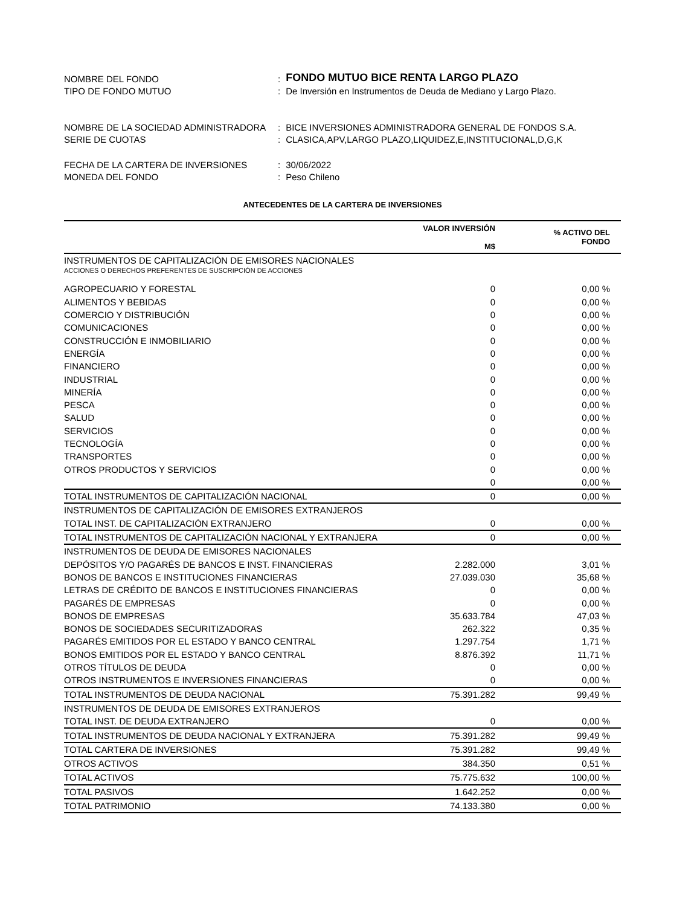| NOMBRE DEL FONDO | : | FONDO MUTUO BICE RENTA LARGO PLAZO |
| TIPO DE FONDO MUTUO | : | De Inversión en Instrumentos de Deuda de Mediano y Largo Plazo. |
| NOMBRE DE LA SOCIEDAD ADMINISTRADORA | : | BICE INVERSIONES ADMINISTRADORA GENERAL DE FONDOS S.A. |
| SERIE DE CUOTAS | : | CLASICA,APV,LARGO PLAZO,LIQUIDEZ,E,INSTITUCIONAL,D,G,K |
| FECHA DE LA CARTERA DE INVERSIONES | : | 30/06/2022 |
| MONEDA DEL FONDO | : | Peso Chileno |
ANTECEDENTES DE LA CARTERA DE INVERSIONES
| | VALOR INVERSIÓN M$ | % ACTIVO DEL FONDO |
| --- | --- | --- |
| INSTRUMENTOS DE CAPITALIZACIÓN DE EMISORES NACIONALES | | |
| ACCIONES O DERECHOS PREFERENTES DE SUSCRIPCIÓN DE ACCIONES | | |
| AGROPECUARIO Y FORESTAL | 0 | 0,00 % |
| ALIMENTOS Y BEBIDAS | 0 | 0,00 % |
| COMERCIO Y DISTRIBUCIÓN | 0 | 0,00 % |
| COMUNICACIONES | 0 | 0,00 % |
| CONSTRUCCIÓN E INMOBILIARIO | 0 | 0,00 % |
| ENERGÍA | 0 | 0,00 % |
| FINANCIERO | 0 | 0,00 % |
| INDUSTRIAL | 0 | 0,00 % |
| MINERÍA | 0 | 0,00 % |
| PESCA | 0 | 0,00 % |
| SALUD | 0 | 0,00 % |
| SERVICIOS | 0 | 0,00 % |
| TECNOLOGÍA | 0 | 0,00 % |
| TRANSPORTES | 0 | 0,00 % |
| OTROS PRODUCTOS Y SERVICIOS | 0 | 0,00 % |
| | 0 | 0,00 % |
| TOTAL INSTRUMENTOS DE CAPITALIZACIÓN NACIONAL | 0 | 0,00 % |
| INSTRUMENTOS DE CAPITALIZACIÓN DE EMISORES EXTRANJEROS | | |
| TOTAL INST. DE CAPITALIZACIÓN EXTRANJERO | 0 | 0,00 % |
| TOTAL INSTRUMENTOS DE CAPITALIZACIÓN NACIONAL Y EXTRANJERA | 0 | 0,00 % |
| INSTRUMENTOS DE DEUDA DE EMISORES NACIONALES | | |
| DEPÓSITOS Y/O PAGARÉS DE BANCOS E INST. FINANCIERAS | 2.282.000 | 3,01 % |
| BONOS DE BANCOS E INSTITUCIONES FINANCIERAS | 27.039.030 | 35,68 % |
| LETRAS DE CRÉDITO DE BANCOS E INSTITUCIONES FINANCIERAS | 0 | 0,00 % |
| PAGARÉS DE EMPRESAS | 0 | 0,00 % |
| BONOS DE EMPRESAS | 35.633.784 | 47,03 % |
| BONOS DE SOCIEDADES SECURITIZADORAS | 262.322 | 0,35 % |
| PAGARÉS EMITIDOS POR EL ESTADO Y BANCO CENTRAL | 1.297.754 | 1,71 % |
| BONOS EMITIDOS POR EL ESTADO Y BANCO CENTRAL | 8.876.392 | 11,71 % |
| OTROS TÍTULOS DE DEUDA | 0 | 0,00 % |
| OTROS INSTRUMENTOS E INVERSIONES FINANCIERAS | 0 | 0,00 % |
| TOTAL INSTRUMENTOS DE DEUDA NACIONAL | 75.391.282 | 99,49 % |
| INSTRUMENTOS DE DEUDA DE EMISORES EXTRANJEROS | | |
| TOTAL INST. DE DEUDA EXTRANJERO | 0 | 0,00 % |
| TOTAL INSTRUMENTOS DE DEUDA NACIONAL Y EXTRANJERA | 75.391.282 | 99,49 % |
| TOTAL CARTERA DE INVERSIONES | 75.391.282 | 99,49 % |
| OTROS ACTIVOS | 384.350 | 0,51 % |
| TOTAL ACTIVOS | 75.775.632 | 100,00 % |
| TOTAL PASIVOS | 1.642.252 | 0,00 % |
| TOTAL PATRIMONIO | 74.133.380 | 0,00 % |